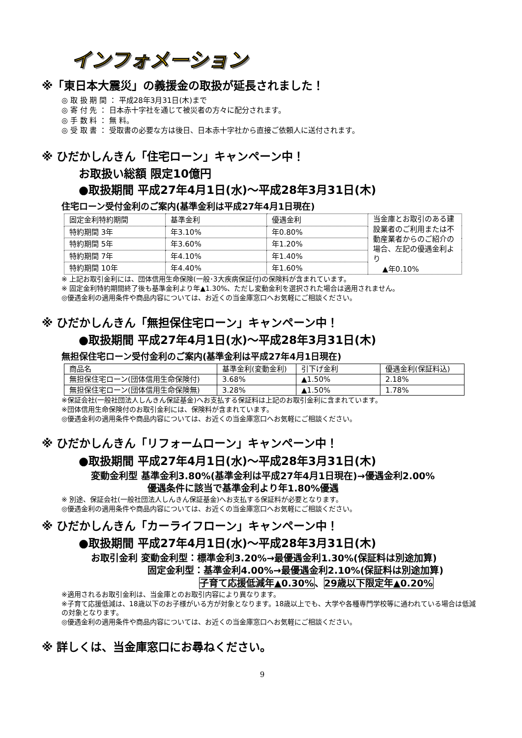インフォメーション
※「東日本大震災」の義援金の取扱が延長されました！
◎ 取 扱 期 間 ： 平成28年3月31日(木)まで
◎ 寄 付 先 ： 日本赤十字社を通じて被災者の方々に配分されます。
◎ 手 数 料 ： 無 料。
◎ 受 取 書 ： 受取書の必要な方は後日、日本赤十字社から直接ご依頼人に送付されます。
※ ひだかしんきん「住宅ローン」キャンペーン中！
お取扱い総額 限定10億円
●取扱期間 平成27年4月1日(水)～平成28年3月31日(木)
住宅ローン受付金利のご案内(基準金利は平成27年4月1日現在)
| 固定金利特約期間 | 基準金利 | 優遇金利 | 当金庫とお取引のある建設業者のご利用または不動産業者からのご紹介の場合、左記の優遇金利より ▲年0.10% |
| 特約期間 3年 | 年3.10% | 年0.80% | |
| 特約期間 5年 | 年3.60% | 年1.20% | |
| 特約期間 7年 | 年4.10% | 年1.40% | |
| 特約期間 10年 | 年4.40% | 年1.60% | |
※ 上記お取引金利には、団体信用生命保険(一般･3大疾病保証付)の保険料が含まれています。
※ 固定金利特約期間終了後も基準金利より年▲1.30%、ただし変動金利を選択された場合は適用されません。
◎優遇金利の適用条件や商品内容については、お近くの当金庫窓口へお気軽にご相談ください。
※ ひだかしんきん「無担保住宅ローン」キャンペーン中！
●取扱期間 平成27年4月1日(水)～平成28年3月31日(木)
無担保住宅ローン受付金利のご案内(基準金利は平成27年4月1日現在)
| 商品名 | 基準金利(変動金利) | 引下げ金利 | 優遇金利(保証料込) |
| --- | --- | --- | --- |
| 無担保住宅ローン(団体信用生命保険付) | 3.68% | ▲1.50% | 2.18% |
| 無担保住宅ローン(団体信用生命保険無) | 3.28% | ▲1.50% | 1.78% |
※保証会社(一般社団法人しんきん保証基金)へお支払する保証料は上記のお取引金利に含まれています。
※団体信用生命保険付のお取引金利には、保険料が含まれています。
◎優遇金利の適用条件や商品内容については、お近くの当金庫窓口へお気軽にご相談ください。
※ ひだかしんきん「リフォームローン」キャンペーン中！
●取扱期間 平成27年4月1日(水)～平成28年3月31日(木)
変動金利型 基準金利3.80%(基準金利は平成27年4月1日現在)→優遇金利2.00%
優遇条件に該当で基準金利より年1.80%優遇
※ 別途、保証会社(一般社団法人しんきん保証基金)へお支払する保証料が必要となります。
◎優遇金利の適用条件や商品内容については、お近くの当金庫窓口へお気軽にご相談ください。
※ ひだかしんきん「カーライフローン」キャンペーン中！
●取扱期間 平成27年4月1日(水)～平成28年3月31日(木)
お取引金利 変動金利型：標準金利3.20%→最優遇金利1.30%(保証料は別途加算)
固定金利型：基準金利4.00%→最優遇金利2.10%(保証料は別途加算)
子育て応援低減年▲0.30%、29歳以下限定年▲0.20%
※適用されるお取引金利は、当金庫とのお取引内容により異なります。
※子育て応援低減は、18歳以下のお子様がいる方が対象となります。18歳以上でも、大学や各種専門学校等に通われている場合は低減の対象となります。
◎優遇金利の適用条件や商品内容については、お近くの当金庫窓口へお気軽にご相談ください。
※ 詳しくは、当金庫窓口にお尋ねください。
9